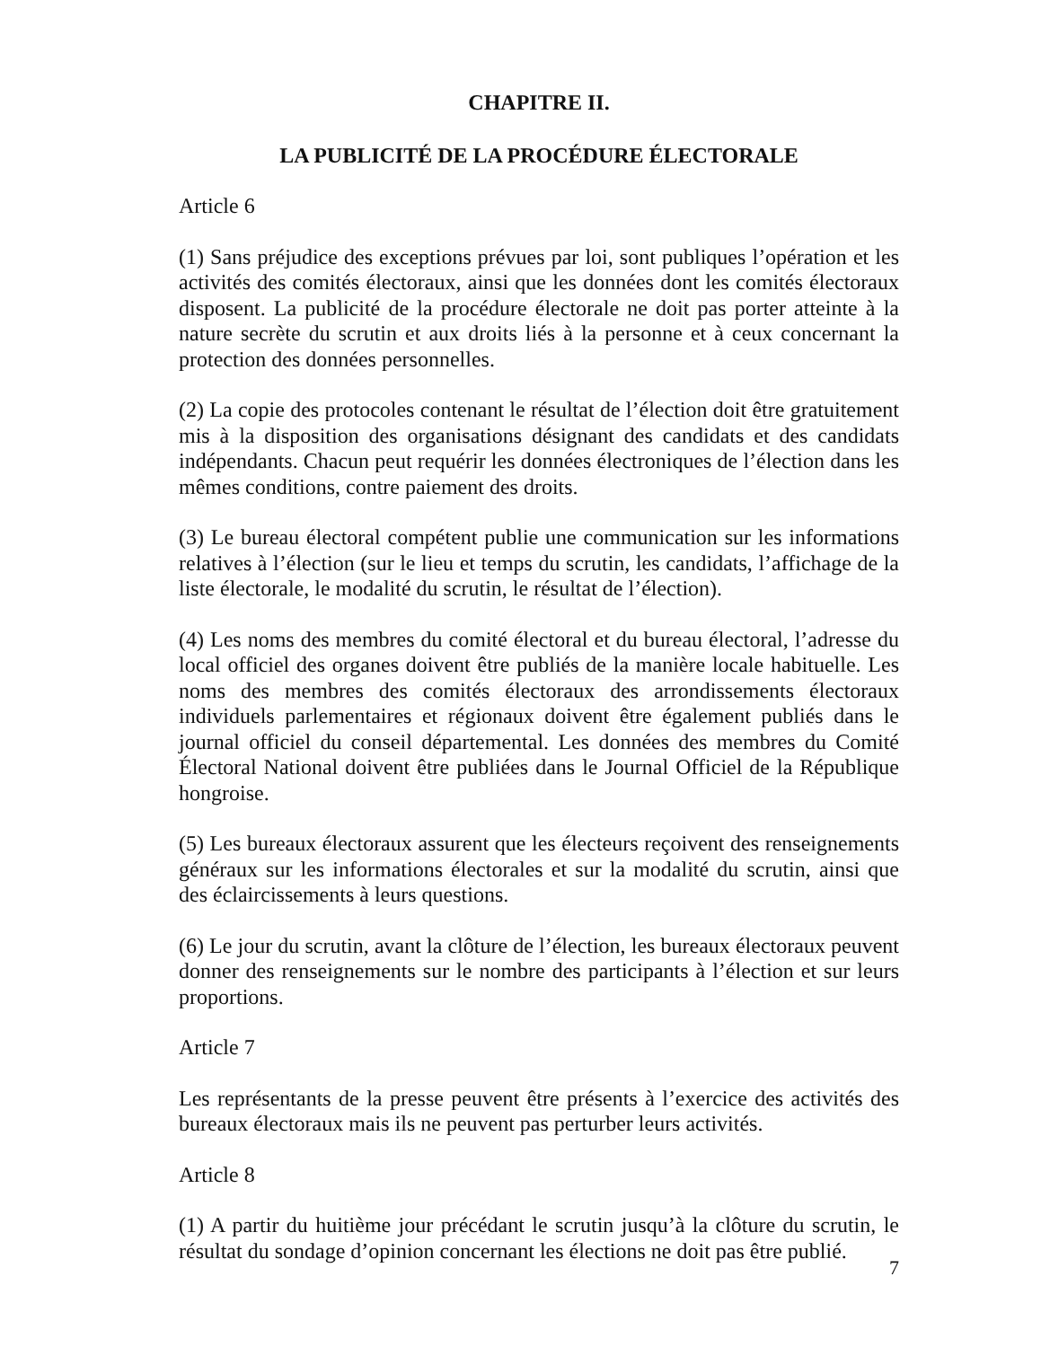CHAPITRE II.
LA PUBLICITÉ DE LA PROCÉDURE ÉLECTORALE
Article 6
(1) Sans préjudice des exceptions prévues par loi, sont publiques l’opération et les activités des comités électoraux, ainsi que les données dont les comités électoraux disposent. La publicité de la procédure électorale ne doit pas porter atteinte à la nature secrète du scrutin et aux droits liés à la personne et à ceux concernant la protection des données personnelles.
(2) La copie des protocoles contenant le résultat de l’élection doit être gratuitement mis à la disposition des organisations désignant des candidats et des candidats indépendants. Chacun peut requérir les données électroniques de l’élection dans les mêmes conditions, contre paiement des droits.
(3) Le bureau électoral compétent publie une communication sur les informations relatives à l’élection (sur le lieu et temps du scrutin, les candidats, l’affichage de la liste électorale, le modalité du scrutin, le résultat de l’élection).
(4) Les noms des membres du comité électoral et du bureau électoral, l’adresse du local officiel des organes doivent être publiés de la manière locale habituelle. Les noms des membres des comités électoraux des arrondissements électoraux individuels parlementaires et régionaux doivent être également publiés dans le journal officiel du conseil départemental. Les données des membres du Comité Électoral National doivent être publiées dans le Journal Officiel de la République hongroise.
(5) Les bureaux électoraux assurent que les électeurs reçoivent des renseignements généraux sur les informations électorales et sur la modalité du scrutin, ainsi que des éclaircissements à leurs questions.
(6) Le jour du scrutin, avant la clôture de l’élection, les bureaux électoraux peuvent donner des renseignements sur le nombre des participants à l’élection et sur leurs proportions.
Article 7
Les représentants de la presse peuvent être présents à l’exercice des activités des bureaux électoraux mais ils ne peuvent pas perturber leurs activités.
Article 8
(1) A partir du huitième jour précédant le scrutin jusqu’à la clôture du scrutin, le résultat du sondage d’opinion concernant les élections ne doit pas être publié.
7